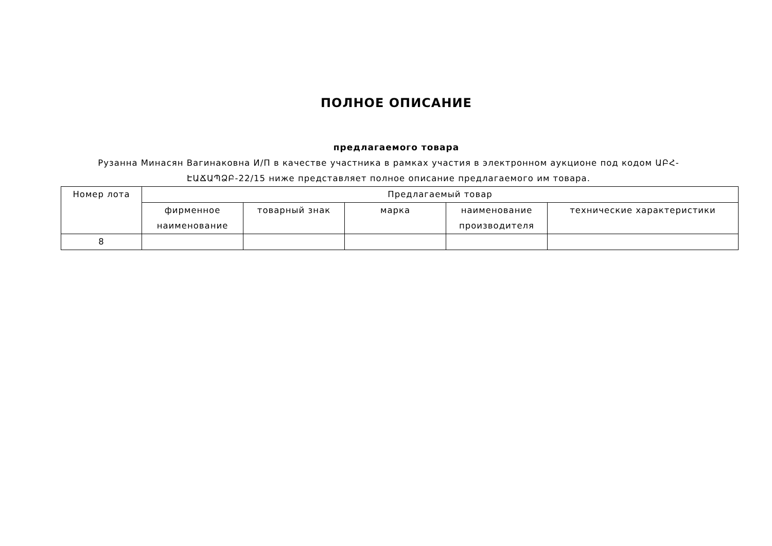ПОЛНОЕ ОПИСАНИЕ
предлагаемого товара
Рузанна Минасян Вагинаковна И/П в качестве участника в рамках участия в электронном аукционе под кодом ԱԲՀ-ԷԱՃԱՊՁԲ-22/15 ниже представляет полное описание предлагаемого им товара.
| Номер лота | Предлагаемый товар | | | | |
| --- | --- | --- | --- | --- | --- |
| | фирменное наименование | товарный знак | марка | наименование производителя | технические характеристики |
| 8 | | | | | |